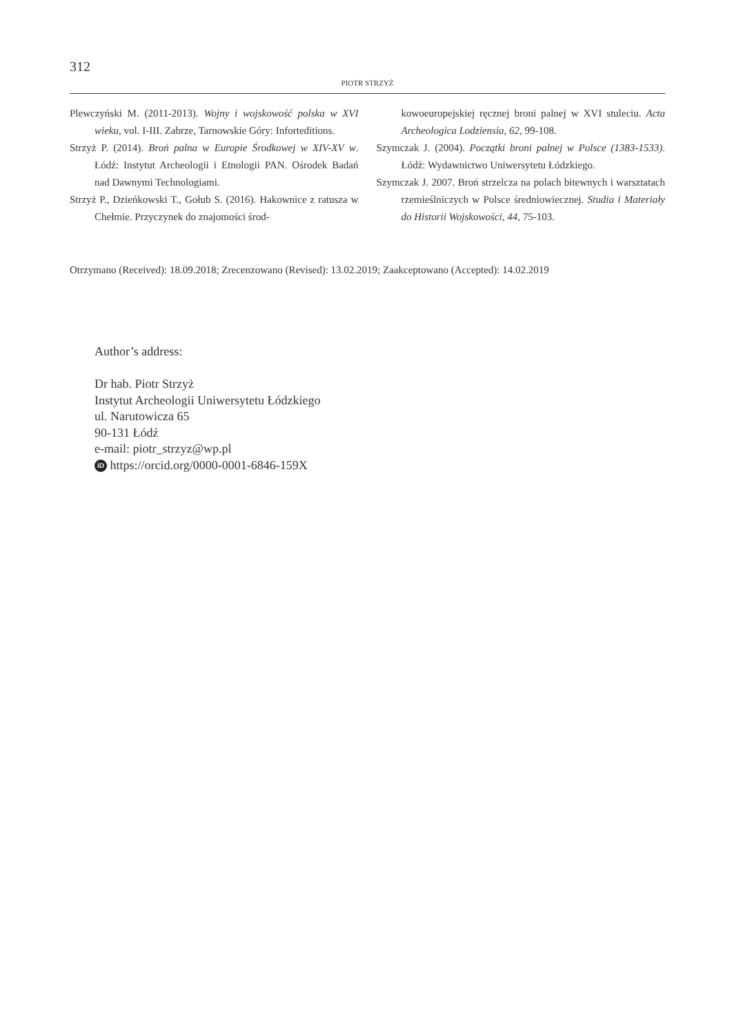312
PIOTR STRZYŻ
Plewczyński M. (2011-2013). Wojny i wojskowość polska w XVI wieku, vol. I-III. Zabrze, Tarnowskie Góry: Inforteditions.
Strzyż P. (2014). Broń palna w Europie Środkowej w XIV-XV w. Łódź: Instytut Archeologii i Etnologii PAN. Ośrodek Badań nad Dawnymi Technologiami.
Strzyż P., Dzieńkowski T., Gołub S. (2016). Hakownice z ratusza w Chełmie. Przyczynek do znajomości środ-
kowoeuropejskiej ręcznej broni palnej w XVI stuleciu. Acta Archeologica Lodziensia, 62, 99-108.
Szymczak J. (2004). Początki broni palnej w Polsce (1383-1533). Łódź: Wydawnictwo Uniwersytetu Łódzkiego.
Szymczak J. 2007. Broń strzelcza na polach bitewnych i warsztatach rzemieślniczych w Polsce średniowiecznej. Studia i Materiały do Historii Wojskowości, 44, 75-103.
Otrzymano (Received): 18.09.2018; Zrecenzowano (Revised): 13.02.2019; Zaakceptowano (Accepted): 14.02.2019
Author’s address:
Dr hab. Piotr Strzyż
Instytut Archeologii Uniwersytetu Łódzkiego
ul. Narutowicza 65
90-131 Łódź
e-mail: piotr_strzyz@wp.pl
iD https://orcid.org/0000-0001-6846-159X